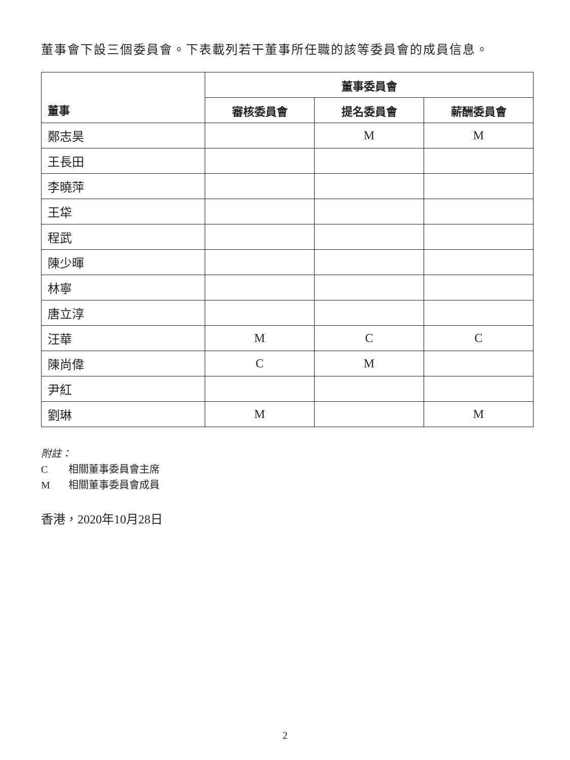董事會下設三個委員會。下表載列若干董事所任職的該等委員會的成員信息。
| 董事 | 董事委員會 | | |
| --- | --- | --- | --- |
| | 審核委員會 | 提名委員會 | 薪酬委員會 |
| 鄭志昊 | | M | M |
| 王長田 | | | |
| 李曉萍 | | | |
| 王牮 | | | |
| 程武 | | | |
| 陳少暉 | | | |
| 林寧 | | | |
| 唐立淳 | | | |
| 汪華 | M | C | C |
| 陳尚偉 | C | M | |
| 尹紅 | | | |
| 劉琳 | M | | M |
附註：
C相關董事委員會主席
M相關董事委員會成員
香港，2020年10月28日
2